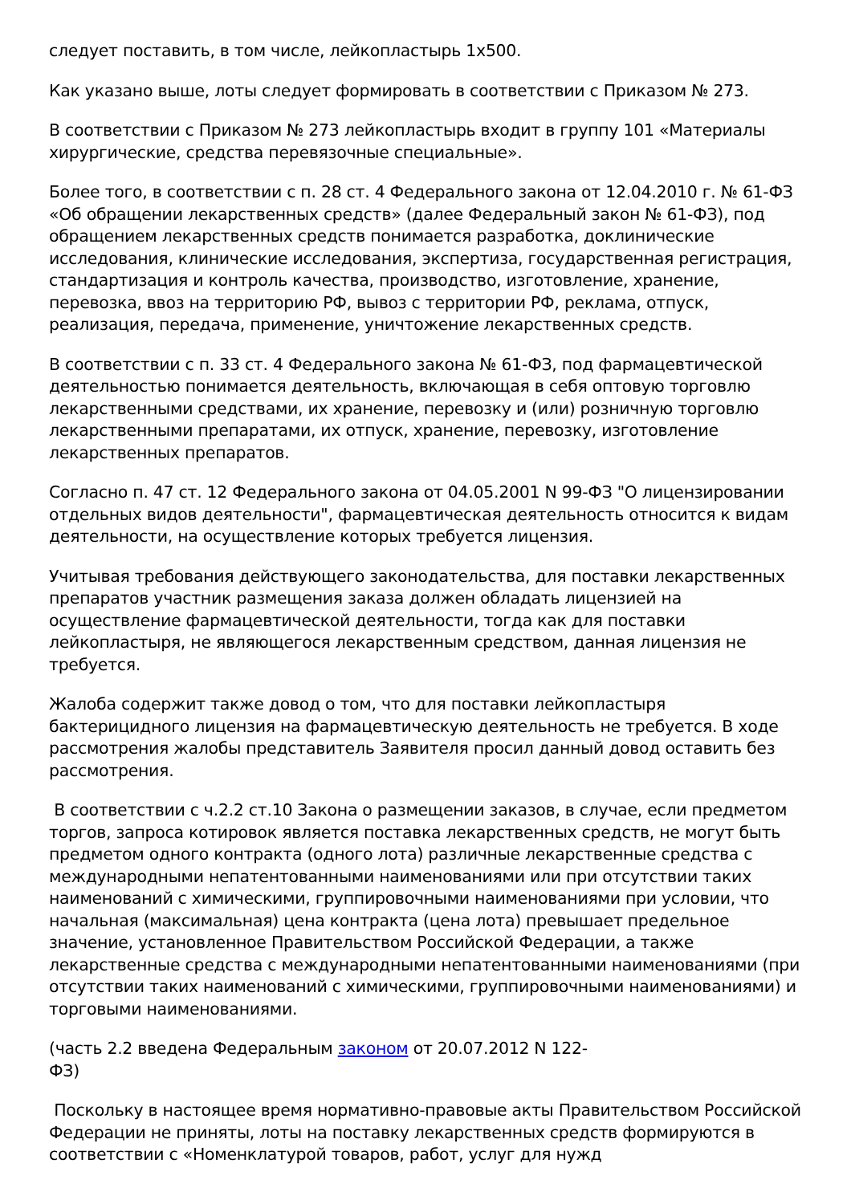следует поставить, в том числе, лейкопластырь 1х500.
Как указано выше, лоты следует формировать в соответствии с Приказом № 273.
В соответствии с Приказом № 273 лейкопластырь входит в группу 101 «Материалы хирургические, средства перевязочные специальные».
Более того, в соответствии с п. 28 ст. 4 Федерального закона от 12.04.2010 г. № 61-ФЗ «Об обращении лекарственных средств» (далее Федеральный закон № 61-ФЗ), под обращением лекарственных средств понимается разработка, доклинические исследования, клинические исследования, экспертиза, государственная регистрация, стандартизация и контроль качества, производство, изготовление, хранение, перевозка, ввоз на территорию РФ, вывоз с территории РФ, реклама, отпуск, реализация, передача, применение, уничтожение лекарственных средств.
В соответствии с п. 33 ст. 4 Федерального закона № 61-ФЗ, под фармацевтической деятельностью понимается деятельность, включающая в себя оптовую торговлю лекарственными средствами, их хранение, перевозку и (или) розничную торговлю лекарственными препаратами, их отпуск, хранение, перевозку, изготовление лекарственных препаратов.
Согласно п. 47 ст. 12 Федерального закона от 04.05.2001 N 99-ФЗ "О лицензировании отдельных видов деятельности", фармацевтическая деятельность относится к видам деятельности, на осуществление которых требуется лицензия.
Учитывая требования действующего законодательства, для поставки лекарственных препаратов участник размещения заказа должен обладать лицензией на осуществление фармацевтической деятельности, тогда как для поставки лейкопластыря, не являющегося лекарственным средством, данная лицензия не требуется.
Жалоба содержит также довод о том, что для поставки лейкопластыря бактерицидного лицензия на фармацевтическую деятельность не требуется. В ходе рассмотрения жалобы представитель Заявителя просил данный довод оставить без рассмотрения.
В соответствии с ч.2.2 ст.10 Закона о размещении заказов, в случае, если предметом торгов, запроса котировок является поставка лекарственных средств, не могут быть предметом одного контракта (одного лота) различные лекарственные средства с международными непатентованными наименованиями или при отсутствии таких наименований с химическими, группировочными наименованиями при условии, что начальная (максимальная) цена контракта (цена лота) превышает предельное значение, установленное Правительством Российской Федерации, а также лекарственные средства с международными непатентованными наименованиями (при отсутствии таких наименований с химическими, группировочными наименованиями) и торговыми наименованиями.
(часть 2.2 введена Федеральным законом от 20.07.2012 N 122-ФЗ)
Поскольку в настоящее время нормативно-правовые акты Правительством Российской Федерации не приняты, лоты на поставку лекарственных средств формируются в соответствии с «Номенклатурой товаров, работ, услуг для нужд